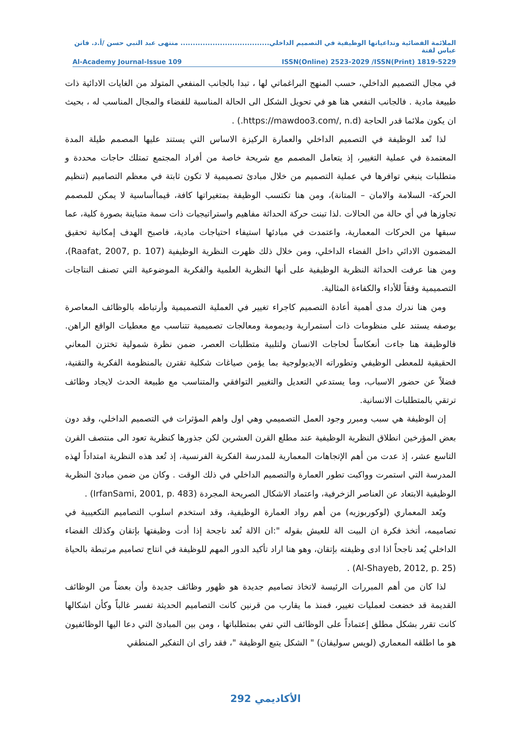الملائمة الفضائية وتداعياتها الوظيفية في التصميم الداخلي.................................... منتهى عبد النبي حسن /أ.د. فاتن عباس لفتة
Al-Academy Journal-Issue 109 ISSN(Online) 2523-2029 /ISSN(Print) 1819-5229
في مجال التصميم الداخلي، حسب المنهج البراغماتي لها ، تبدا بالجانب المنفعي المتولد من الغايات الادائية ذات طبيعة مادية . فالجانب النفعي هنا هو في تحويل الشكل الى الحالة المناسبة للفضاء والمجال المناسب له ، بحيث ان يكون ملائما قدر الحاجة (https://mawdoo3.com/, n.d.) .
لذا تًعد الوظيفة في التصميم الداخلي والعمارة الركيزة الاساس التي يستند عليها المصمم طيلة المدة المعتمدة في عملية التغيير، إذ يتعامل المصمم مع شريحة خاصة من أفراد المجتمع تمتلك حاجات محددة و متطلبات ينبغي توافرها في عملية التصميم من خلال مبادئ تصميمية لا تكون ثابتة في معظم التصاميم (تنظيم الحركة- السلامة والامان – المتانة)، ومن هنا تكتسب الوظيفة بمتغيراتها كافة، قيماأساسية لا يمكن للمصمم تجاوزها في أي حالة من الحالات .لذا تبنت حركة الحداثة مفاهيم واستراتيجيات ذات سمة متباينة بصورة كلية، عما سبقها من الحركات المعمارية، واعتمدت في مبادئها استيفاء احتياجات مادية، فاصبح الهدف إمكانية تحقيق المضمون الادائي داخل الفضاء الداخلي، ومن خلال ذلك ظهرت النظرية الوظيفية (Raafat, 2007, p. 107)، ومن هنا عرفت الحداثة النظرية الوظيفية على أنها النظرية العلمية والفكرية الموضوعية التي تصنف النتاجات التصميمية وفقاً للأداء والكفاءة المثالية.
ومن هنا ندرك مدى أهمية أعادة التصميم كاجراء تغيير في العملية التصميمية وأرتباطه بالوظائف المعاصرة بوصفه يستند على منظومات ذات أستمرارية وديمومة ومعالجات تصميمية تتناسب مع معطيات الواقع الراهن. فالوظيفة هنا جاءت أنعكاساً لحاجات الانسان ولتلبية متطلبات العصر، ضمن نظرة شمولية تختزن المعاني الحقيقية للمعطى الوظيفي وتطوراته الايديولوجية بما يؤمن صياغات شكلية تقترن بالمنظومة الفكرية والتقنية، فضلاً عن حضور الاسباب، وما يستدعي التعديل والتغيير التوافقي والمتناسب مع طبيعة الحدث لايجاد وظائف ترتقي بالمتطلبات الانسانية.
إن الوظيفة هي سبب ومبرر وجود العمل التصميمي وهي اول واهم المؤثرات في التصميم الداخلي، وقد دون بعض المؤرخين انطلاق النظرية الوظيفية عند مطلع القرن العشرين لكن جذورها كنظرية تعود الى منتصف القرن التاسع عشر، إذ عدت من أهم الإتجاهات المعمارية للمدرسة الفكرية الفرنسية، إذ تُعد هذه النظرية امتداداً لهذه المدرسة التي استمرت وواكبت تطور العمارة والتصميم الداخلي في ذلك الوقت . وكان من ضمن مبادئ النظرية الوظيفية الابتعاد عن العناصر الزخرفية، واعتماد الاشكال الصريحة المجردة (IrfanSami, 2001, p. 483) .
ويًعد المعماري (لوكوربوزيه) من أهم رواد العمارة الوظيفية، وقد استخدم اسلوب التصاميم التكعيبية في تصاميمه، أتخذ فكرة ان البيت الة للعيش بقوله ":ان الالة تُعد ناجحة إذا أدت وظيفتها بإتقان وكذلك الفضاء الداخلي يُعد ناجحاً اذا ادى وظيفته بإتقان، وهو هنا اراد تأكيد الدور المهم للوظيفة في انتاج تصاميم مرتبطة بالحياة (Al-Shayeb, 2012, p. 25) .
لذا كان من أهم المبررات الرئيسة لاتخاذ تصاميم جديدة هو ظهور وظائف جديدة وأن بعضاً من الوظائف القديمة قد خضعت لعمليات تغيير، فمنذ ما يقارب من قرنين كانت التصاميم الحديثة تفسر غالباً وكأن اشكالها كانت تقرر بشكل مطلق إعتماداً على الوظائف التي تفي بمتطلباتها ، ومن بين المبادئ التي دعا اليها الوظائفيون هو ما اطلقه المعماري (لويس سوليفان) " الشكل يتبع الوظيفة "، فقد راى ان التفكير المنطقي
الأكاديمي 292